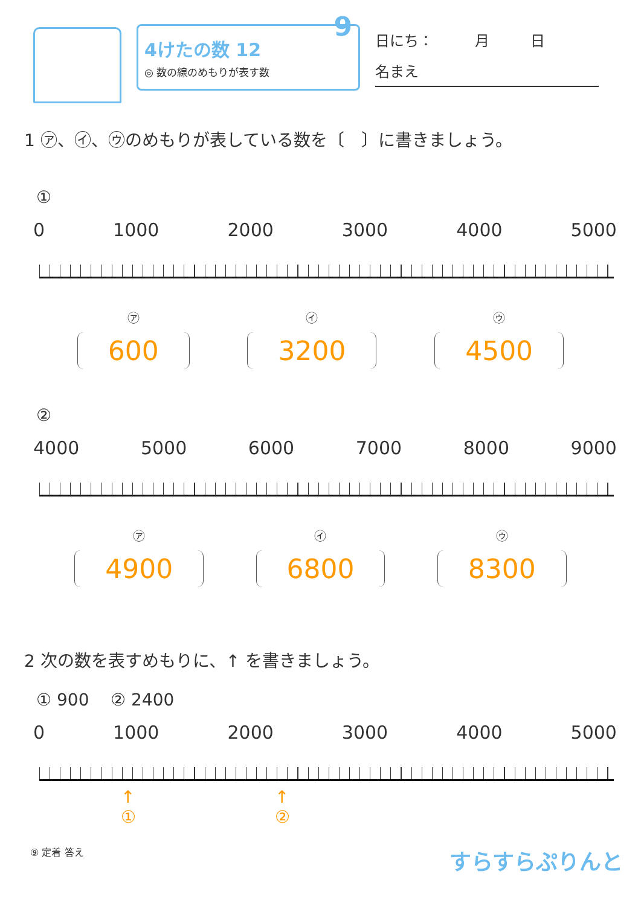9
4けたの数 12
◎ 数の線のめもりが表す数
日にち： 月 日
名まえ
1 ㋐、㋑、㋒のめもりが表している数を〔　〕に書きましょう。
①
0 1000 2000 3000 4000 5000
㋐
600
㋑
3200
㋒
4500
②
4000 5000 6000 7000 8000 9000
㋐
4900
㋑
6800
㋒
8300
2 次の数を表すめもりに、↑ を書きましょう。
① 900 ② 2400
0 1000 2000 3000 4000 5000
↑
① ↑
②
⑨ 定着 答え すらすらぷりんと